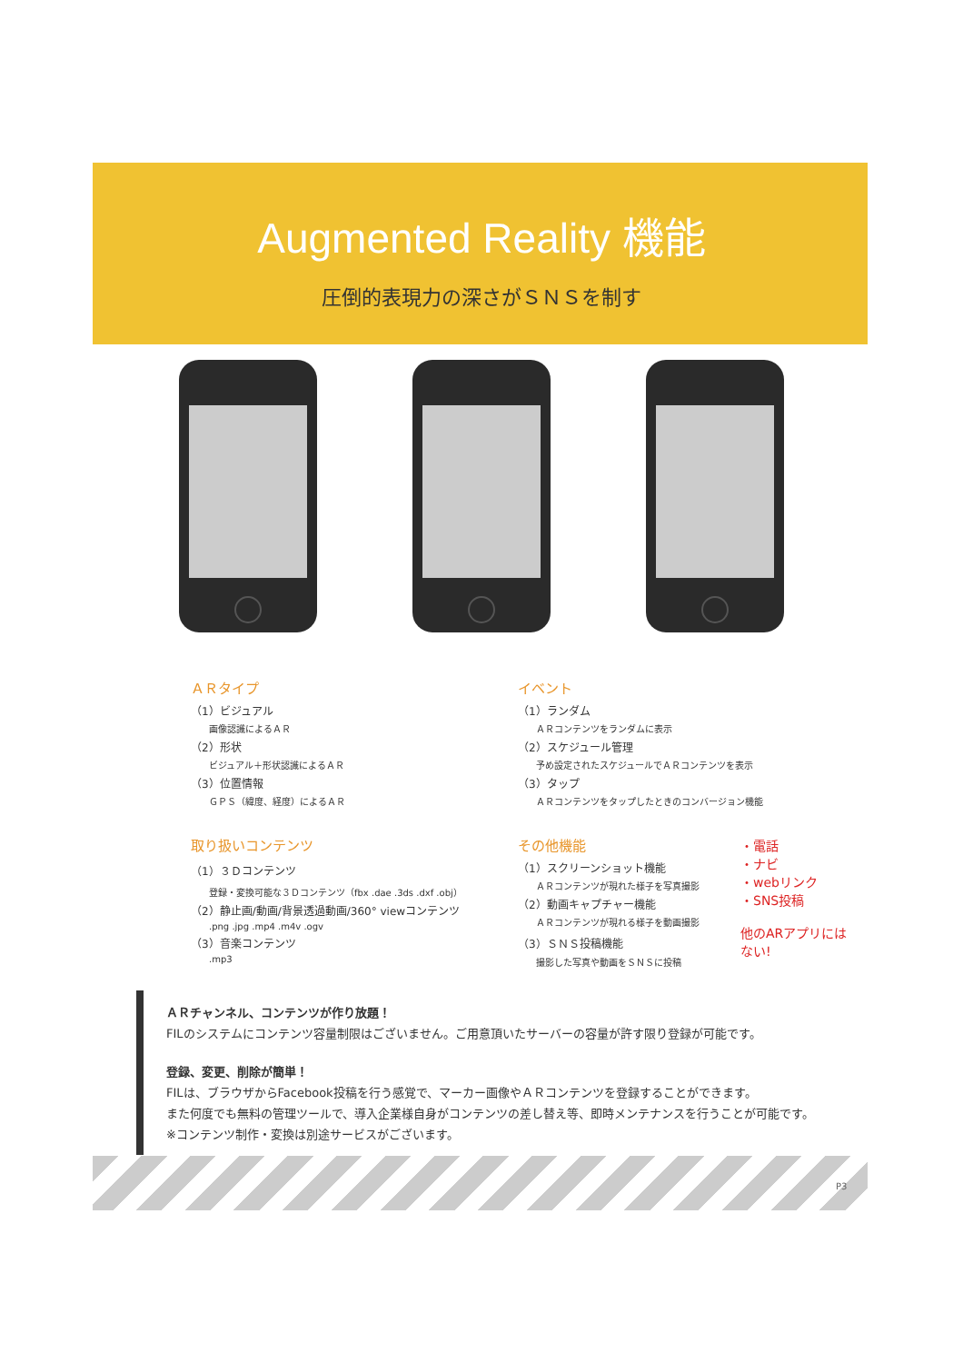Augmented Reality 機能
圧倒的表現力の深さがＳＮＳを制す
ＡＲタイプ
（1）ビジュアル
画像認識によるＡＲ
（2）形状
ビジュアル＋形状認識によるＡＲ
（3）位置情報
ＧＰＳ（緯度、経度）によるＡＲ
取り扱いコンテンツ
（1）３Ｄコンテンツ
登録・変換可能な３Ｄコンテンツ（fbx .dae .3ds .dxf .obj）
（2）静止画/動画/背景透過動画/360° viewコンテンツ
.png .jpg .mp4 .m4v .ogv
（3）音楽コンテンツ
.mp3
イベント
（1）ランダム
ＡＲコンテンツをランダムに表示
（2）スケジュール管理
予め設定されたスケジュールでＡＲコンテンツを表示
（3）タップ
ＡＲコンテンツをタップしたときのコンバージョン機能
その他機能
（1）スクリーンショット機能
ＡＲコンテンツが現れた様子を写真撮影
（2）動画キャプチャー機能
ＡＲコンテンツが現れる様子を動画撮影
（3）ＳＮＳ投稿機能
撮影した写真や動画をＳＮＳに投稿
・電話
・ナビ
・webリンク
・SNS投稿
他のARアプリには
ない!
ＡＲチャンネル、コンテンツが作り放題！
FILのシステムにコンテンツ容量制限はございません。ご用意頂いたサーバーの容量が許す限り登録が可能です。
登録、変更、削除が簡単！
FILは、ブラウザからFacebook投稿を行う感覚で、マーカー画像やＡＲコンテンツを登録することができます。
また何度でも無料の管理ツールで、導入企業様自身がコンテンツの差し替え等、即時メンテナンスを行うことが可能です。
※コンテンツ制作・変換は別途サービスがございます。
P3